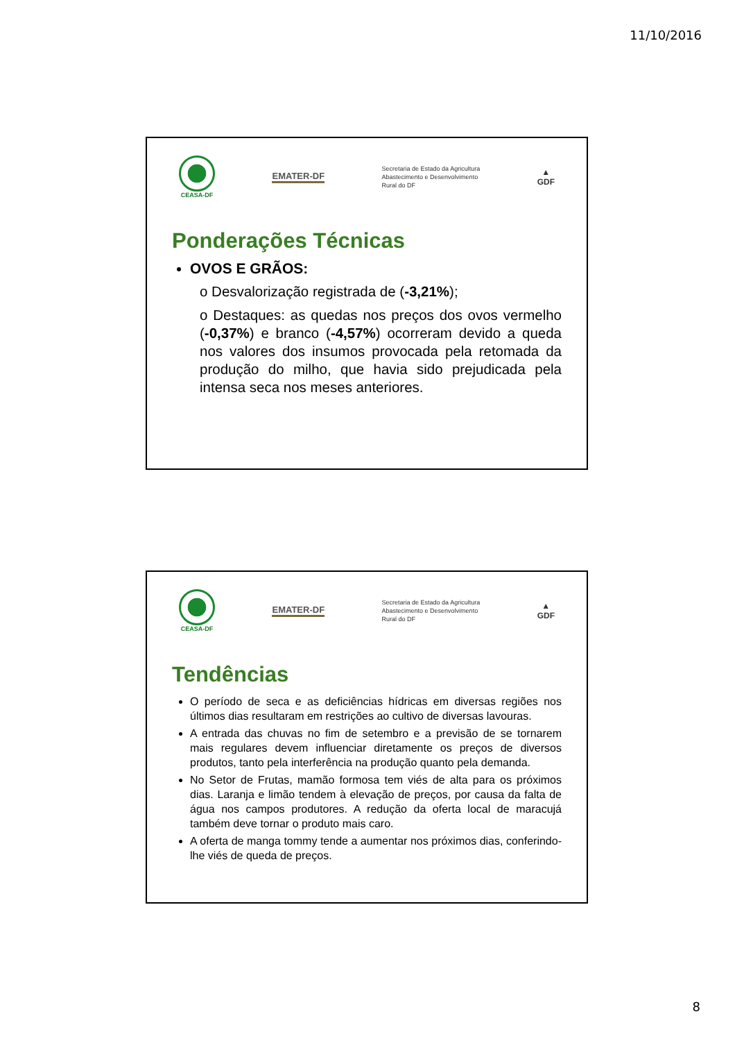11/10/2016
CEASA-DF
EMATER-DF
Secretaria de Estado da Agricultura
Abastecimento e Desenvolvimento
Rural do DF
▲
GDF
Ponderações Técnicas
OVOS E GRÃOS:
o Desvalorização registrada de (-3,21%);
o Destaques: as quedas nos preços dos ovos vermelho (-0,37%) e branco (-4,57%) ocorreram devido a queda nos valores dos insumos provocada pela retomada da produção do milho, que havia sido prejudicada pela intensa seca nos meses anteriores.
CEASA-DF
EMATER-DF
Secretaria de Estado da Agricultura
Abastecimento e Desenvolvimento
Rural do DF
▲
GDF
Tendências
O período de seca e as deficiências hídricas em diversas regiões nos últimos dias resultaram em restrições ao cultivo de diversas lavouras.
A entrada das chuvas no fim de setembro e a previsão de se tornarem mais regulares devem influenciar diretamente os preços de diversos produtos, tanto pela interferência na produção quanto pela demanda.
No Setor de Frutas, mamão formosa tem viés de alta para os próximos dias. Laranja e limão tendem à elevação de preços, por causa da falta de água nos campos produtores. A redução da oferta local de maracujá também deve tornar o produto mais caro.
A oferta de manga tommy tende a aumentar nos próximos dias, conferindo-lhe viés de queda de preços.
8